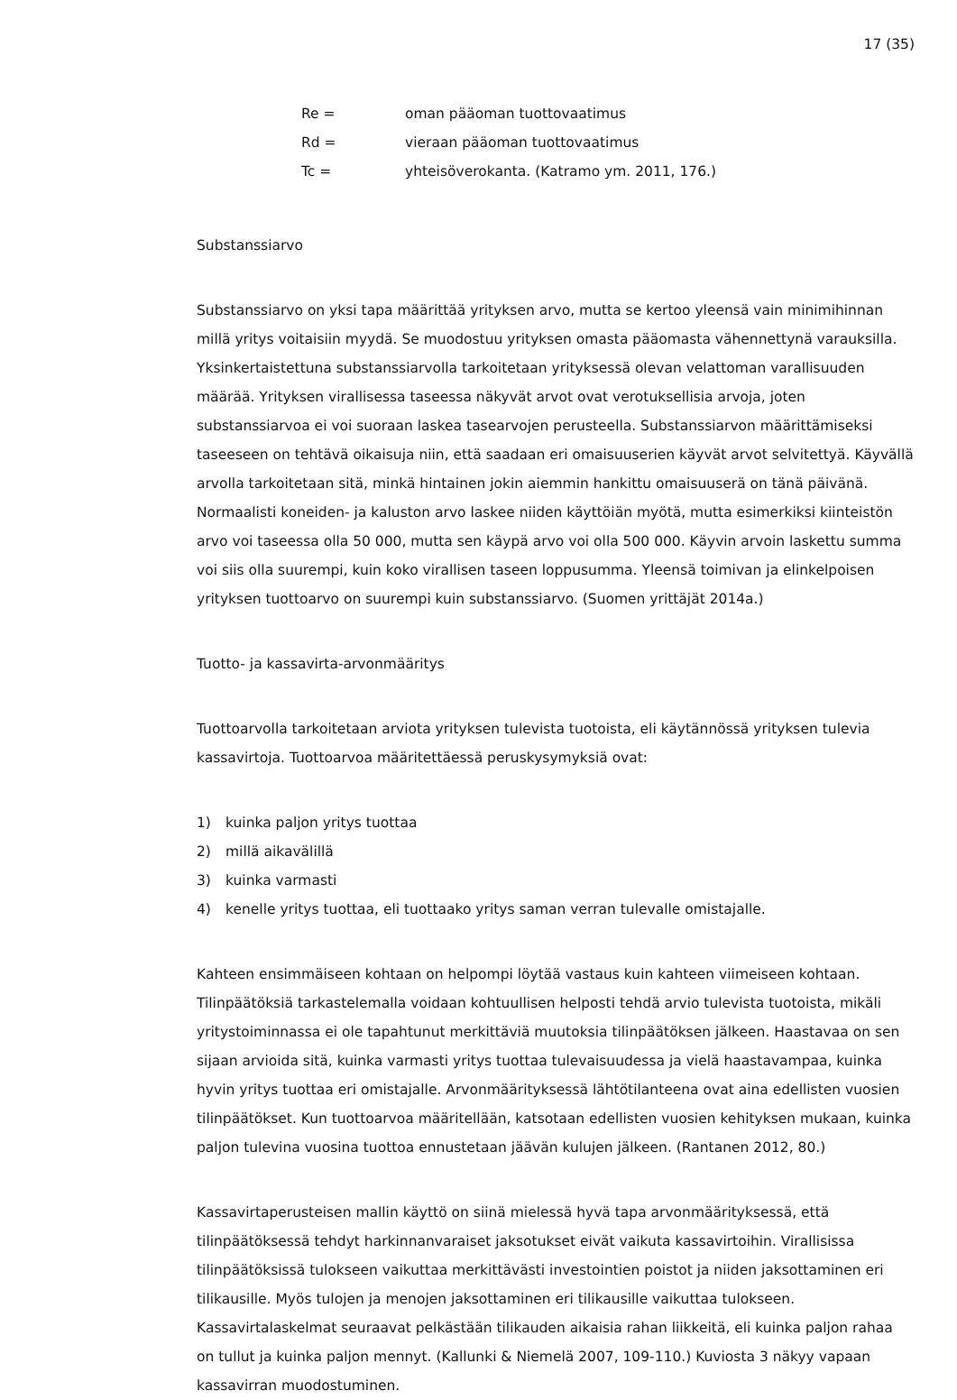17 (35)
Re = oman pääoman tuottovaatimus
Rd = vieraan pääoman tuottovaatimus
Tc = yhteisöverokanta. (Katramo ym. 2011, 176.)
Substanssiarvo
Substanssiarvo on yksi tapa määrittää yrityksen arvo, mutta se kertoo yleensä vain minimihinnan millä yritys voitaisiin myydä. Se muodostuu yrityksen omasta pääomasta vähennettynä varauksilla. Yksinkertaistettuna substanssiarvolla tarkoitetaan yrityksessä olevan velattoman varallisuuden määrää. Yrityksen virallisessa taseessa näkyvät arvot ovat verotuksellisia arvoja, joten substanssiarvoa ei voi suoraan laskea tasearvojen perusteella. Substanssiarvon määrittämiseksi taseeseen on tehtävä oikaisuja niin, että saadaan eri omaisuuserien käyvät arvot selvitettyä. Käyvällä arvolla tarkoitetaan sitä, minkä hintainen jokin aiemmin hankittu omaisuuserä on tänä päivänä. Normaalisti koneiden- ja kaluston arvo laskee niiden käyttöiän myötä, mutta esimerkiksi kiinteistön arvo voi taseessa olla 50 000, mutta sen käypä arvo voi olla 500 000. Käyvin arvoin laskettu summa voi siis olla suurempi, kuin koko virallisen taseen loppusumma. Yleensä toimivan ja elinkelpoisen yrityksen tuottoarvo on suurempi kuin substanssiarvo. (Suomen yrittäjät 2014a.)
Tuotto- ja kassavirta-arvonmääritys
Tuottoarvolla tarkoitetaan arviota yrityksen tulevista tuotoista, eli käytännössä yrityksen tulevia kassavirtoja. Tuottoarvoa määritettäessä peruskysymyksiä ovat:
1) kuinka paljon yritys tuottaa
2) millä aikavälillä
3) kuinka varmasti
4) kenelle yritys tuottaa, eli tuottaako yritys saman verran tulevalle omistajalle.
Kahteen ensimmäiseen kohtaan on helpompi löytää vastaus kuin kahteen viimeiseen kohtaan. Tilinpäätöksiä tarkastelemalla voidaan kohtuullisen helposti tehdä arvio tulevista tuotoista, mikäli yritystoiminnassa ei ole tapahtunut merkittäviä muutoksia tilinpäätöksen jälkeen. Haastavaa on sen sijaan arvioida sitä, kuinka varmasti yritys tuottaa tulevaisuudessa ja vielä haastavampaa, kuinka hyvin yritys tuottaa eri omistajalle. Arvonmäärityksessä lähtötilanteena ovat aina edellisten vuosien tilinpäätökset. Kun tuottoarvoa määritellään, katsotaan edellisten vuosien kehityksen mukaan, kuinka paljon tulevina vuosina tuottoa ennustetaan jäävän kulujen jälkeen. (Rantanen 2012, 80.)
Kassavirtaperusteisen mallin käyttö on siinä mielessä hyvä tapa arvonmäärityksessä, että tilinpäätöksessä tehdyt harkinnanvaraiset jaksotukset eivät vaikuta kassavirtoihin. Virallisissa tilinpäätöksissä tulokseen vaikuttaa merkittävästi investointien poistot ja niiden jaksottaminen eri tilikausille. Myös tulojen ja menojen jaksottaminen eri tilikausille vaikuttaa tulokseen. Kassavirtalaskelmat seuraavat pelkästään tilikauden aikaisia rahan liikkeitä, eli kuinka paljon rahaa on tullut ja kuinka paljon mennyt. (Kallunki & Niemelä 2007, 109-110.) Kuviosta 3 näkyy vapaan kassavirran muodostuminen.